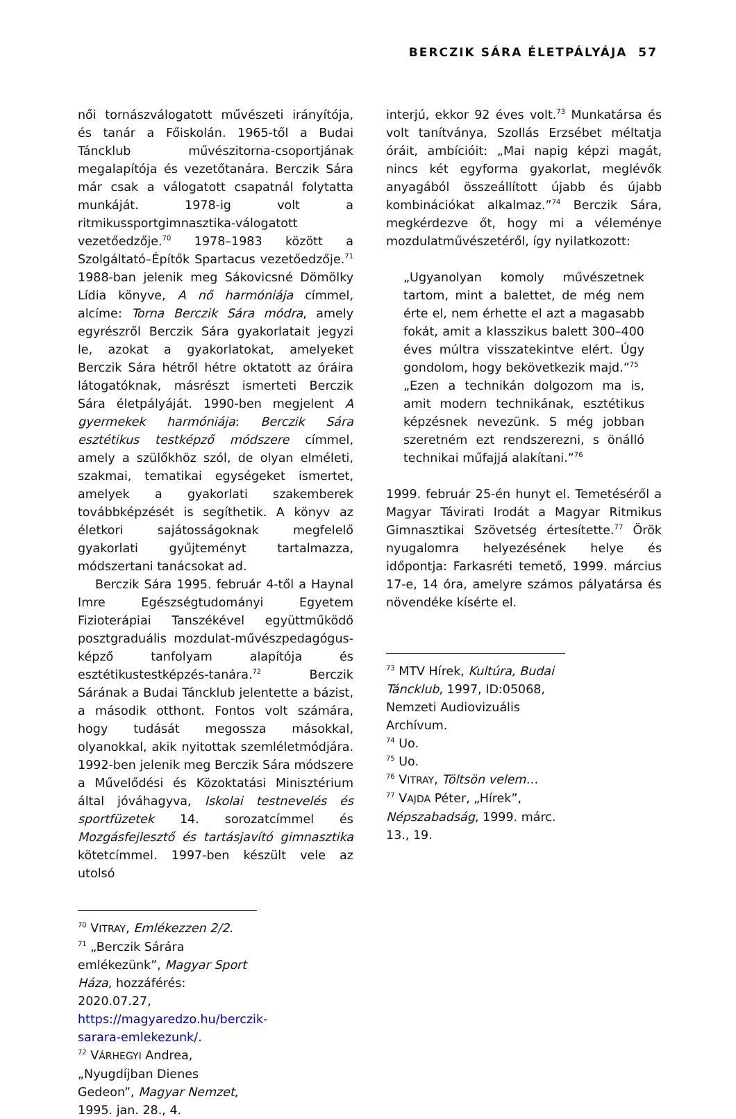BERCZIK SÁRA ÉLETPÁLYÁJA 57
női tornászválogatott művészeti irányítója, és tanár a Főiskolán. 1965-től a Budai Táncklub művészitorna-csoportjának megalapítója és vezetőtanára. Berczik Sára már csak a válogatott csapatnál folytatta munkáját. 1978-ig volt a ritmikussportgimnasztika-válogatott vezetőedzője.<sup>70</sup> 1978–1983 között a Szolgáltató–Építők Spartacus vezetőedzője.<sup>71</sup> 1988-ban jelenik meg Sákovicsné Dömölky Lídia könyve, A nő harmóniája címmel, alcíme: Torna Berczik Sára módra, amely egyrészről Berczik Sára gyakorlatait jegyzi le, azokat a gyakorlatokat, amelyeket Berczik Sára hétről hétre oktatott az óráira látogatóknak, másrészt ismerteti Berczik Sára életpályáját. 1990-ben megjelent A gyermekek harmóniája: Berczik Sára esztétikus testképző módszere címmel, amely a szülőkhöz szól, de olyan elméleti, szakmai, tematikai egységeket ismertet, amelyek a gyakorlati szakemberek továbbképzését is segíthetik. A könyv az életkori sajátosságoknak megfelelő gyakorlati gyűjteményt tartalmazza, módszertani tanácsokat ad.
Berczik Sára 1995. február 4-től a Haynal Imre Egészségtudományi Egyetem Fizioterápiai Tanszékével együttműködő posztgraduális mozdulat-művészpedagógus-képző tanfolyam alapítója és esztétikustestképzés-tanára.<sup>72</sup> Berczik Sárának a Budai Táncklub jelentette a bázist, a második otthont. Fontos volt számára, hogy tudását megossza másokkal, olyanokkal, akik nyitottak szemléletmódjára. 1992-ben jelenik meg Berczik Sára módszere a Művelődési és Közoktatási Minisztérium által jóváhagyva, Iskolai testnevelés és sportfüzetek 14. sorozatcímmel és Mozgásfejlesztő és tartásjavító gimnasztika kötetcímmel. 1997-ben készült vele az utolsó
<sup>70</sup> VITRAY, Emlékezzen 2/2.
<sup>71</sup> „Berczik Sárára emlékezünk”, Magyar Sport Háza, hozzáférés: 2020.07.27, https://magyaredzo.hu/berczik-sarara-emlekezunk/.
<sup>72</sup> VÁRHEGYI Andrea, „Nyugdíjban Dienes Gedeon”, Magyar Nemzet, 1995. jan. 28., 4.
interjú, ekkor 92 éves volt.<sup>73</sup> Munkatársa és volt tanítványa, Szollás Erzsébet méltatja óráit, ambícióit: „Mai napig képzi magát, nincs két egyforma gyakorlat, meglévők anyagából összeállított újabb és újabb kombinációkat alkalmaz.”<sup>74</sup> Berczik Sára, megkérdezve őt, hogy mi a véleménye mozdulatművészetéről, így nyilatkozott:
„Ugyanolyan komoly művészetnek tartom, mint a balettet, de még nem érte el, nem érhette el azt a magasabb fokát, amit a klasszikus balett 300–400 éves múltra visszatekintve elért. Úgy gondolom, hogy bekövetkezik majd.”<sup>75</sup>
„Ezen a technikán dolgozom ma is, amit modern technikának, esztétikus képzésnek nevezünk. S még jobban szeretném ezt rendszerezni, s önálló technikai műfajjá alakítani.”<sup>76</sup>
1999. február 25-én hunyt el. Temetéséről a Magyar Távirati Irodát a Magyar Ritmikus Gimnasztikai Szövetség értesítette.<sup>77</sup> Örök nyugalomra helyezésének helye és időpontja: Farkasréti temető, 1999. március 17-e, 14 óra, amelyre számos pályatársa és növendéke kísérte el.
<sup>73</sup> MTV Hírek, Kultúra, Budai Táncklub, 1997, ID:05068, Nemzeti Audiovizuális Archívum.
<sup>74</sup> Uo.
<sup>75</sup> Uo.
<sup>76</sup> VITRAY, Töltsön velem…
<sup>77</sup> VAJDA Péter, „Hírek”, Népszabadság, 1999. márc. 13., 19.